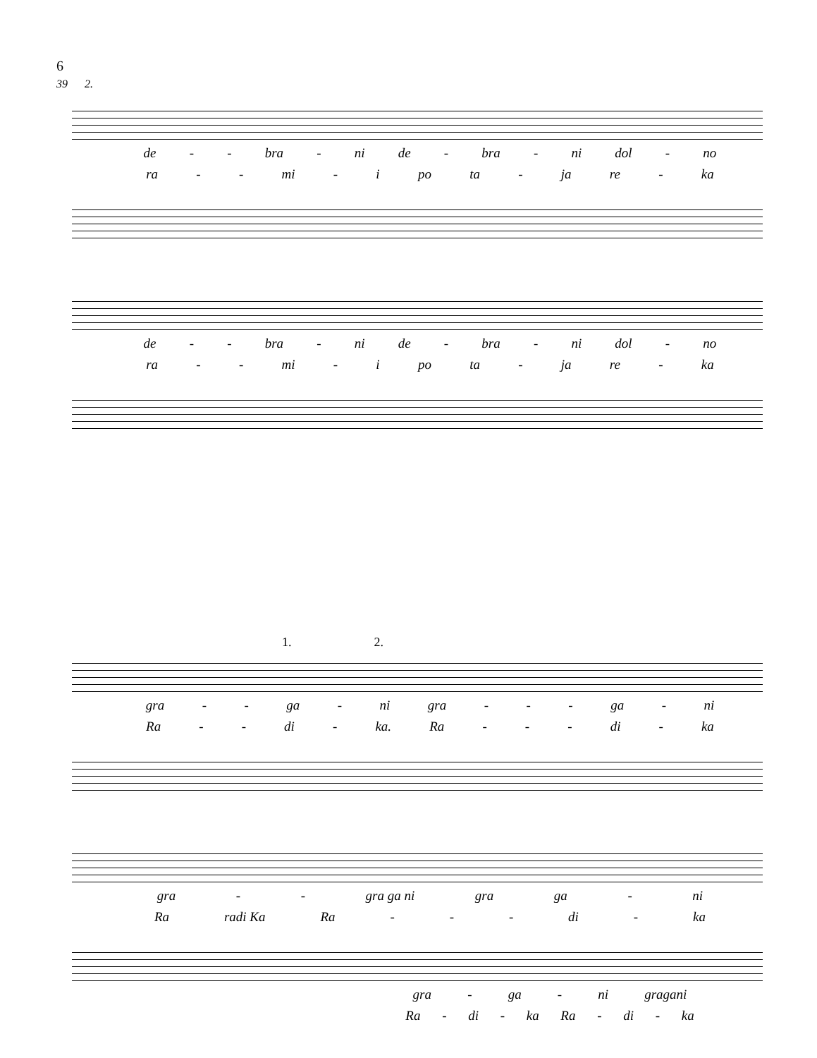6
39 2.
de - - bra - ni de - bra - ni dol - no
ra - - mi - i po ta - ja re - ka
de - - bra - ni de - bra - ni dol - no
ra - - mi - i po ta - ja re - ka
1. 2.
gra - - ga - ni gra - - - ga - ni
Ra - - di - ka. Ra - - - di - ka
gra - - gra ga ni gra ga - ni
Ra radi Ka Ra - - - di - ka
gra - ga - ni gragani
Ra - di - ka Ra - di - ka